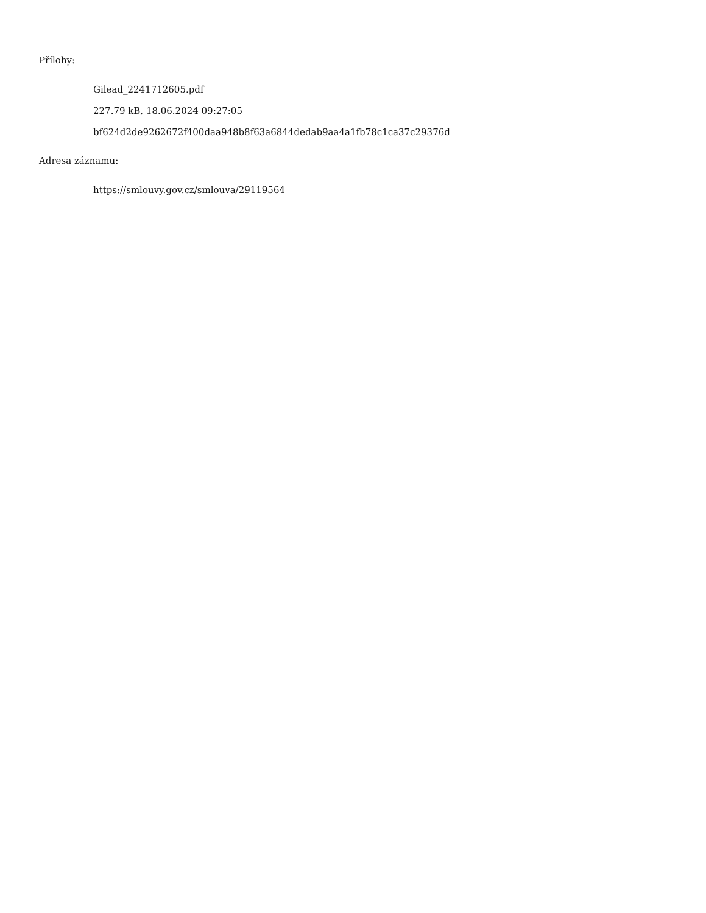Přílohy:
Gilead_2241712605.pdf
227.79 kB, 18.06.2024 09:27:05
bf624d2de9262672f400daa948b8f63a6844dedab9aa4a1fb78c1ca37c29376d
Adresa záznamu:
https://smlouvy.gov.cz/smlouva/29119564